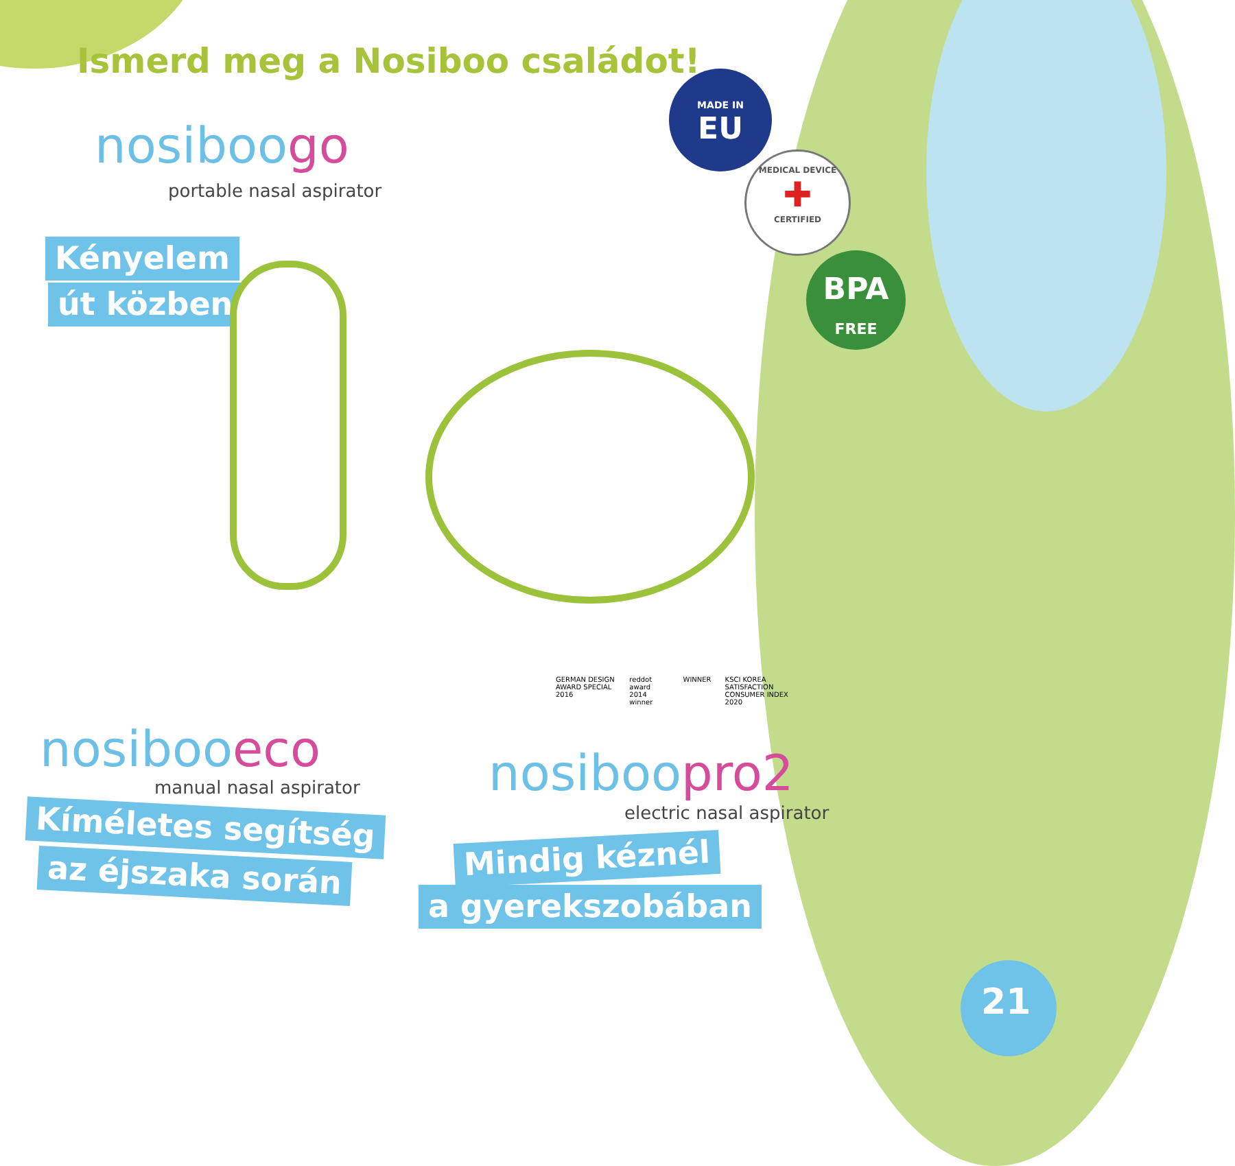Ismerd meg a Nosiboo családot!
MADE IN
EU
MEDICAL DEVICE
✚
CERTIFIED
BPA
FREE
nosiboogo
portable nasal aspirator
Kényelem
út közben
GERMAN DESIGN AWARD SPECIAL 2016 reddot award 2014 winner WINNER KSCI KOREA SATISFACTION CONSUMER INDEX 2020
nosibooeco
manual nasal aspirator
Kíméletes segítség
az éjszaka során
nosiboopro 2
electric nasal aspirator
Mindig kéznél
a gyerekszobában
21